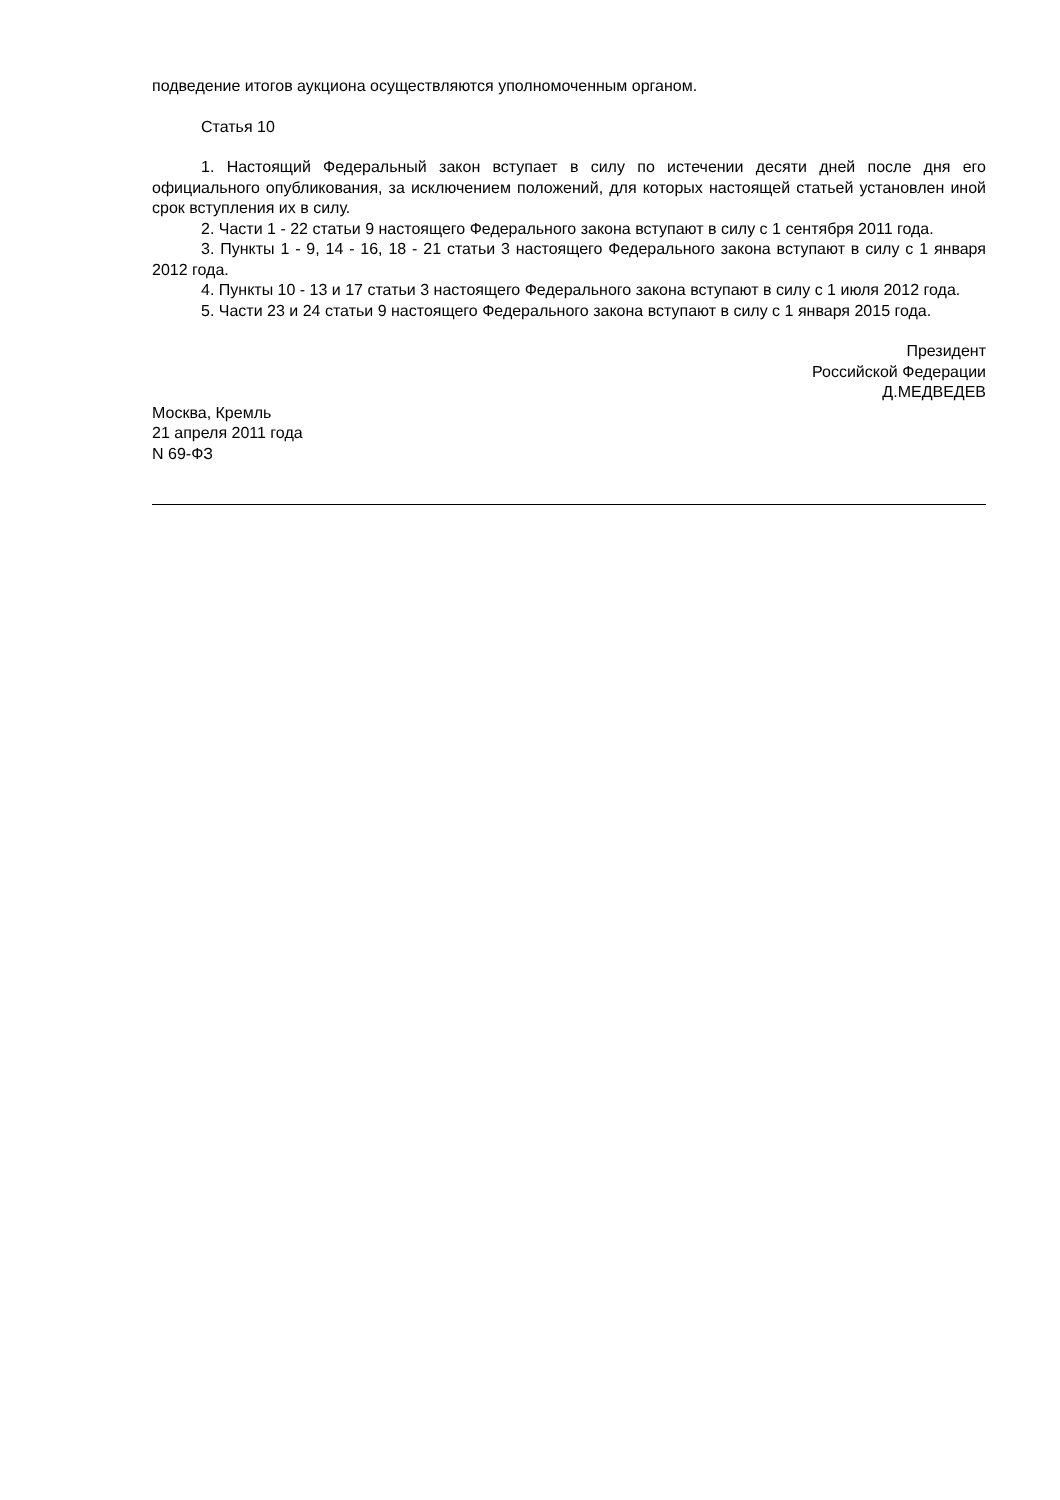подведение итогов аукциона осуществляются уполномоченным органом.
Статья 10
1. Настоящий Федеральный закон вступает в силу по истечении десяти дней после дня его официального опубликования, за исключением положений, для которых настоящей статьей установлен иной срок вступления их в силу.
2. Части 1 - 22 статьи 9 настоящего Федерального закона вступают в силу с 1 сентября 2011 года.
3. Пункты 1 - 9, 14 - 16, 18 - 21 статьи 3 настоящего Федерального закона вступают в силу с 1 января 2012 года.
4. Пункты 10 - 13 и 17 статьи 3 настоящего Федерального закона вступают в силу с 1 июля 2012 года.
5. Части 23 и 24 статьи 9 настоящего Федерального закона вступают в силу с 1 января 2015 года.
Президент
Российской Федерации
Д.МЕДВЕДЕВ
Москва, Кремль
21 апреля 2011 года
N 69-ФЗ